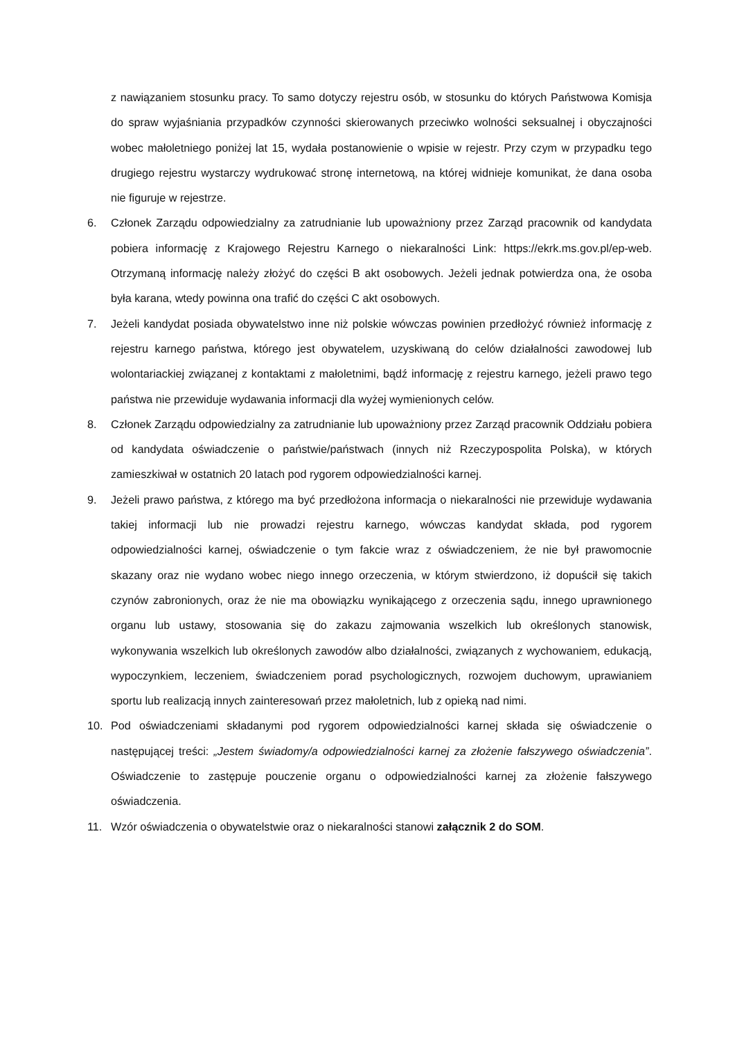z nawiązaniem stosunku pracy. To samo dotyczy rejestru osób, w stosunku do których Państwowa Komisja do spraw wyjaśniania przypadków czynności skierowanych przeciwko wolności seksualnej i obyczajności wobec małoletniego poniżej lat 15, wydała postanowienie o wpisie w rejestr. Przy czym w przypadku tego drugiego rejestru wystarczy wydrukować stronę internetową, na której widnieje komunikat, że dana osoba nie figuruje w rejestrze.
6. Członek Zarządu odpowiedzialny za zatrudnianie lub upoważniony przez Zarząd pracownik od kandydata pobiera informację z Krajowego Rejestru Karnego o niekaralności Link: https://ekrk.ms.gov.pl/ep-web. Otrzymaną informację należy złożyć do części B akt osobowych. Jeżeli jednak potwierdza ona, że osoba była karana, wtedy powinna ona trafić do części C akt osobowych.
7. Jeżeli kandydat posiada obywatelstwo inne niż polskie wówczas powinien przedłożyć również informację z rejestru karnego państwa, którego jest obywatelem, uzyskiwaną do celów działalności zawodowej lub wolontariackiej związanej z kontaktami z małoletnimi, bądź informację z rejestru karnego, jeżeli prawo tego państwa nie przewiduje wydawania informacji dla wyżej wymienionych celów.
8. Członek Zarządu odpowiedzialny za zatrudnianie lub upoważniony przez Zarząd pracownik Oddziału pobiera od kandydata oświadczenie o państwie/państwach (innych niż Rzeczypospolita Polska), w których zamieszkiwał w ostatnich 20 latach pod rygorem odpowiedzialności karnej.
9. Jeżeli prawo państwa, z którego ma być przedłożona informacja o niekaralności nie przewiduje wydawania takiej informacji lub nie prowadzi rejestru karnego, wówczas kandydat składa, pod rygorem odpowiedzialności karnej, oświadczenie o tym fakcie wraz z oświadczeniem, że nie był prawomocnie skazany oraz nie wydano wobec niego innego orzeczenia, w którym stwierdzono, iż dopuścił się takich czynów zabronionych, oraz że nie ma obowiązku wynikającego z orzeczenia sądu, innego uprawnionego organu lub ustawy, stosowania się do zakazu zajmowania wszelkich lub określonych stanowisk, wykonywania wszelkich lub określonych zawodów albo działalności, związanych z wychowaniem, edukacją, wypoczynkiem, leczeniem, świadczeniem porad psychologicznych, rozwojem duchowym, uprawianiem sportu lub realizacją innych zainteresowań przez małoletnich, lub z opieką nad nimi.
10. Pod oświadczeniami składanymi pod rygorem odpowiedzialności karnej składa się oświadczenie o następującej treści: „Jestem świadomy/a odpowiedzialności karnej za złożenie fałszywego oświadczenia”. Oświadczenie to zastępuje pouczenie organu o odpowiedzialności karnej za złożenie fałszywego oświadczenia.
11. Wzór oświadczenia o obywatelstwie oraz o niekaralności stanowi załącznik 2 do SOM.